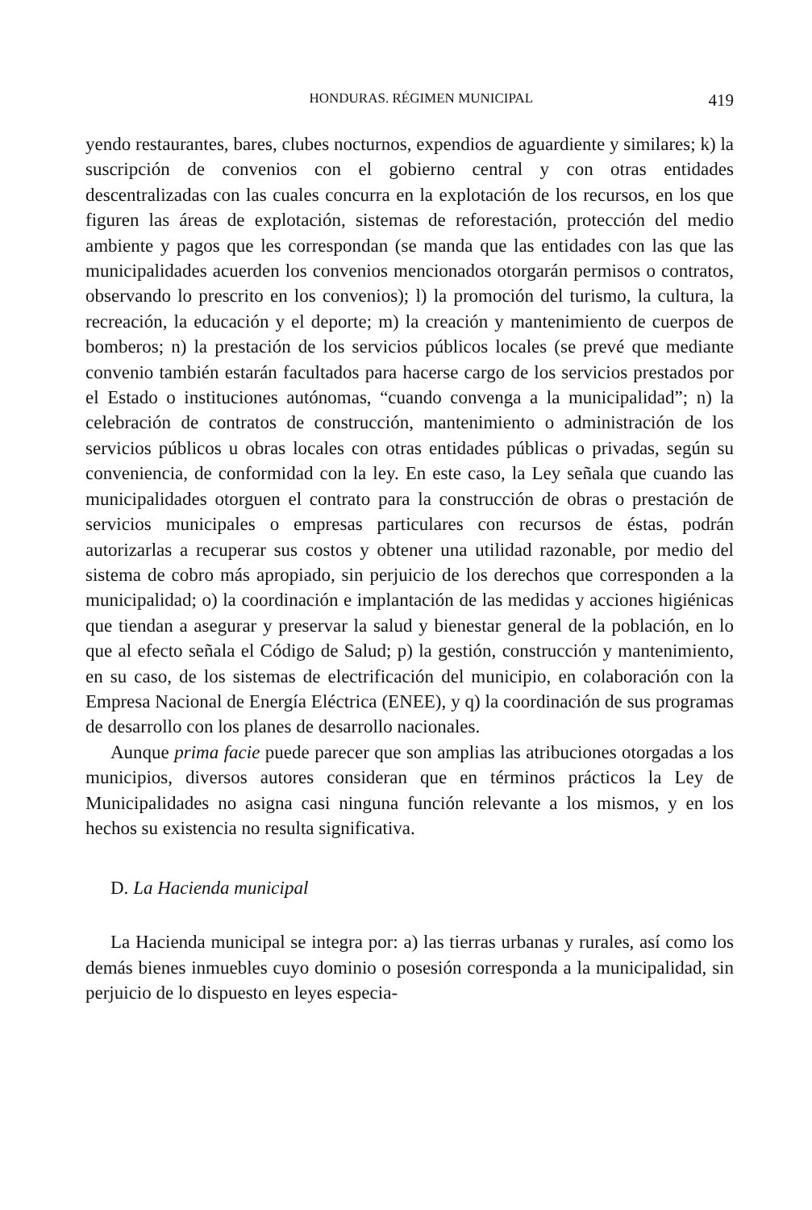HONDURAS. RÉGIMEN MUNICIPAL 419
yendo restaurantes, bares, clubes nocturnos, expendios de aguardiente y similares; k) la suscripción de convenios con el gobierno central y con otras entidades descentralizadas con las cuales concurra en la explotación de los recursos, en los que figuren las áreas de explotación, sistemas de reforestación, protección del medio ambiente y pagos que les correspondan (se manda que las entidades con las que las municipalidades acuerden los convenios mencionados otorgarán permisos o contratos, observando lo prescrito en los convenios); l) la promoción del turismo, la cultura, la recreación, la educación y el deporte; m) la creación y mantenimiento de cuerpos de bomberos; n) la prestación de los servicios públicos locales (se prevé que mediante convenio también estarán facultados para hacerse cargo de los servicios prestados por el Estado o instituciones autónomas, “cuando convenga a la municipalidad”; n) la celebración de contratos de construcción, mantenimiento o administración de los servicios públicos u obras locales con otras entidades públicas o privadas, según su conveniencia, de conformidad con la ley. En este caso, la Ley señala que cuando las municipalidades otorguen el contrato para la construcción de obras o prestación de servicios municipales o empresas particulares con recursos de éstas, podrán autorizarlas a recuperar sus costos y obtener una utilidad razonable, por medio del sistema de cobro más apropiado, sin perjuicio de los derechos que corresponden a la municipalidad; o) la coordinación e implantación de las medidas y acciones higiénicas que tiendan a asegurar y preservar la salud y bienestar general de la población, en lo que al efecto señala el Código de Salud; p) la gestión, construcción y mantenimiento, en su caso, de los sistemas de electrificación del municipio, en colaboración con la Empresa Nacional de Energía Eléctrica (ENEE), y q) la coordinación de sus programas de desarrollo con los planes de desarrollo nacionales.
Aunque prima facie puede parecer que son amplias las atribuciones otorgadas a los municipios, diversos autores consideran que en términos prácticos la Ley de Municipalidades no asigna casi ninguna función relevante a los mismos, y en los hechos su existencia no resulta significativa.
D. La Hacienda municipal
La Hacienda municipal se integra por: a) las tierras urbanas y rurales, así como los demás bienes inmuebles cuyo dominio o posesión corresponda a la municipalidad, sin perjuicio de lo dispuesto en leyes especia-